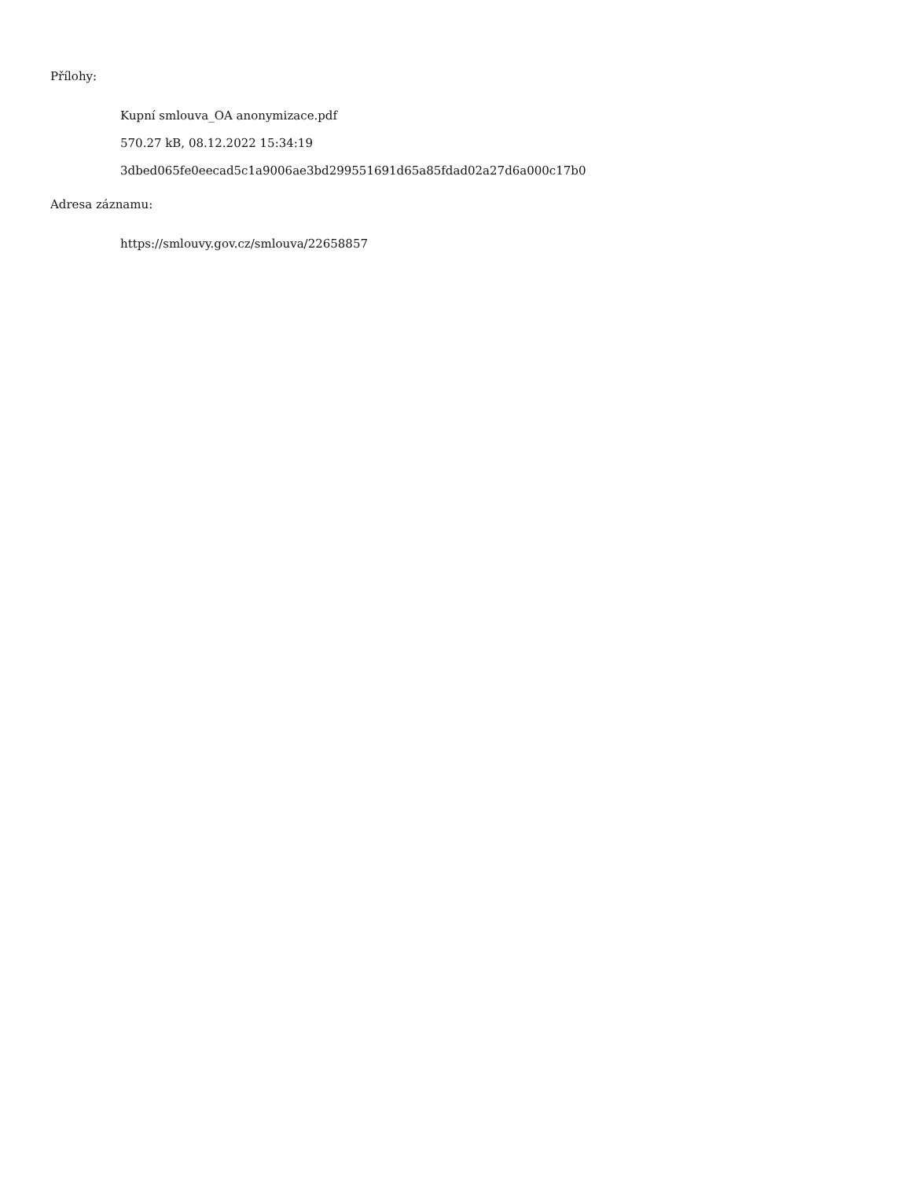Přílohy:
Kupní smlouva_OA anonymizace.pdf
570.27 kB, 08.12.2022 15:34:19
3dbed065fe0eecad5c1a9006ae3bd299551691d65a85fdad02a27d6a000c17b0
Adresa záznamu:
https://smlouvy.gov.cz/smlouva/22658857